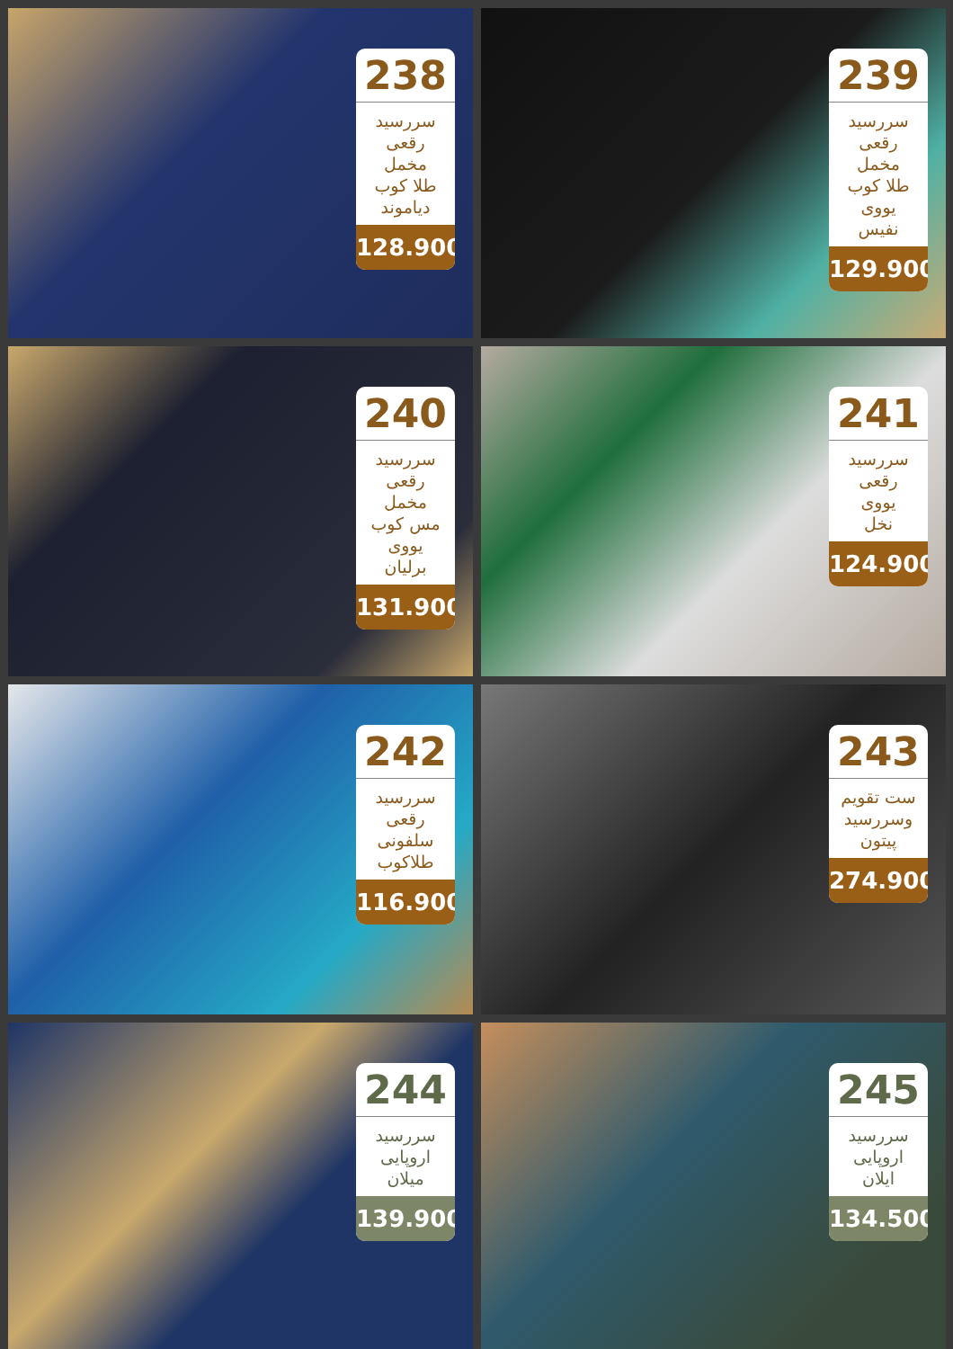238
سررسید
رقعی
مخمل
طلا کوب
دیاموند
128.900
239
سررسید
رقعی
مخمل
طلا کوب
یووی
نفیس
129.900
240
سررسید
رقعی
مخمل
مس کوب
یووی
برلیان
131.900
241
سررسید
رقعی
یووی
نخل
124.900
242
سررسید
رقعی
سلفونی
طلاکوب
116.900
243
ست تقویم
وسررسید
پیتون
274.900
244
سررسید
اروپایی
میلان
139.900
245
سررسید
اروپایی
ایلان
134.500